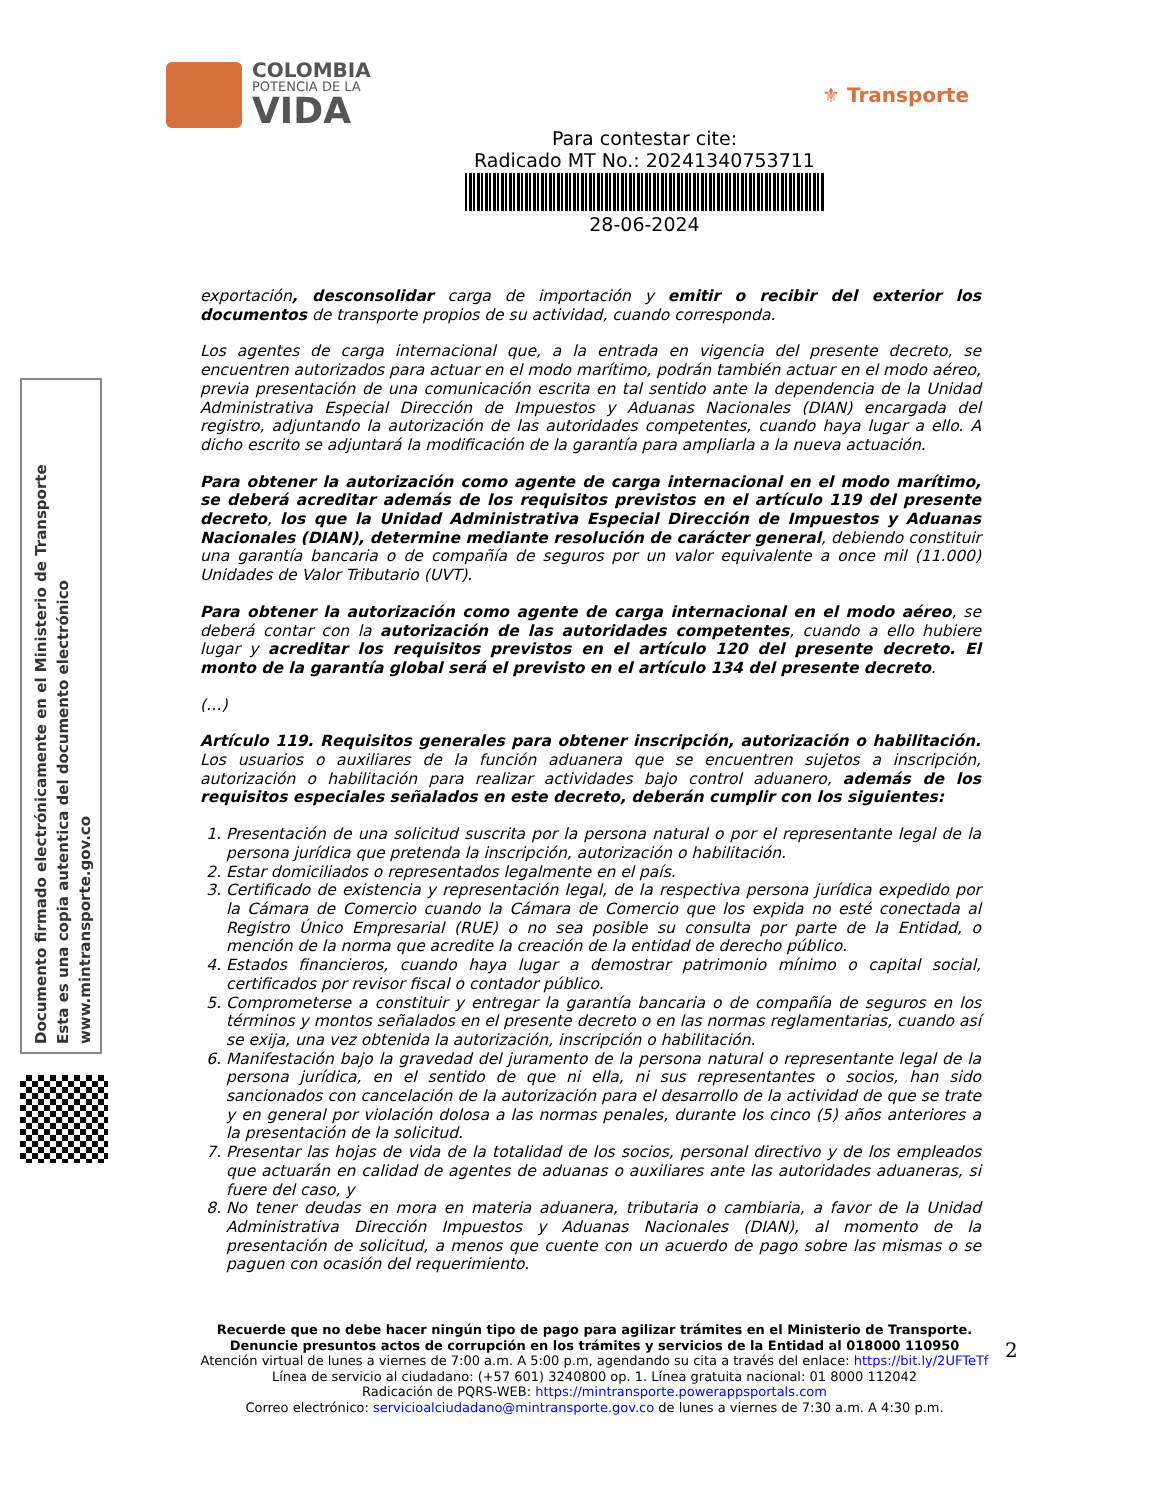COLOMBIA
POTENCIA DE LA
VIDA
⚜ Transporte
Para contestar cite:
Radicado MT No.: 20241340753711
28-06-2024
Documento firmado electrónicamente en el Ministerio de Transporte
Esta es una copia autentica del documento electrónico
www.mintransporte.gov.co
exportación, desconsolidar carga de importación y emitir o recibir del exterior los documentos de transporte propios de su actividad, cuando corresponda.
Los agentes de carga internacional que, a la entrada en vigencia del presente decreto, se encuentren autorizados para actuar en el modo marítimo, podrán también actuar en el modo aéreo, previa presentación de una comunicación escrita en tal sentido ante la dependencia de la Unidad Administrativa Especial Dirección de Impuestos y Aduanas Nacionales (DIAN) encargada del registro, adjuntando la autorización de las autoridades competentes, cuando haya lugar a ello. A dicho escrito se adjuntará la modificación de la garantía para ampliarla a la nueva actuación.
Para obtener la autorización como agente de carga internacional en el modo marítimo, se deberá acreditar además de los requisitos previstos en el artículo 119 del presente decreto, los que la Unidad Administrativa Especial Dirección de Impuestos y Aduanas Nacionales (DIAN), determine mediante resolución de carácter general, debiendo constituir una garantía bancaria o de compañía de seguros por un valor equivalente a once mil (11.000) Unidades de Valor Tributario (UVT).
Para obtener la autorización como agente de carga internacional en el modo aéreo, se deberá contar con la autorización de las autoridades competentes, cuando a ello hubiere lugar y acreditar los requisitos previstos en el artículo 120 del presente decreto. El monto de la garantía global será el previsto en el artículo 134 del presente decreto.
(…)
Artículo 119. Requisitos generales para obtener inscripción, autorización o habilitación. Los usuarios o auxiliares de la función aduanera que se encuentren sujetos a inscripción, autorización o habilitación para realizar actividades bajo control aduanero, además de los requisitos especiales señalados en este decreto, deberán cumplir con los siguientes:
1. Presentación de una solicitud suscrita por la persona natural o por el representante legal de la persona jurídica que pretenda la inscripción, autorización o habilitación.
2. Estar domiciliados o representados legalmente en el país.
3. Certificado de existencia y representación legal, de la respectiva persona jurídica expedido por la Cámara de Comercio cuando la Cámara de Comercio que los expida no esté conectada al Registro Único Empresarial (RUE) o no sea posible su consulta por parte de la Entidad, o mención de la norma que acredite la creación de la entidad de derecho público.
4. Estados financieros, cuando haya lugar a demostrar patrimonio mínimo o capital social, certificados por revisor fiscal o contador público.
5. Comprometerse a constituir y entregar la garantía bancaria o de compañía de seguros en los términos y montos señalados en el presente decreto o en las normas reglamentarias, cuando así se exija, una vez obtenida la autorización, inscripción o habilitación.
6. Manifestación bajo la gravedad del juramento de la persona natural o representante legal de la persona jurídica, en el sentido de que ni ella, ni sus representantes o socios, han sido sancionados con cancelación de la autorización para el desarrollo de la actividad de que se trate y en general por violación dolosa a las normas penales, durante los cinco (5) años anteriores a la presentación de la solicitud.
7. Presentar las hojas de vida de la totalidad de los socios, personal directivo y de los empleados que actuarán en calidad de agentes de aduanas o auxiliares ante las autoridades aduaneras, si fuere del caso, y
8. No tener deudas en mora en materia aduanera, tributaria o cambiaria, a favor de la Unidad Administrativa Dirección Impuestos y Aduanas Nacionales (DIAN), al momento de la presentación de solicitud, a menos que cuente con un acuerdo de pago sobre las mismas o se paguen con ocasión del requerimiento.
2
Recuerde que no debe hacer ningún tipo de pago para agilizar trámites en el Ministerio de Transporte.
Denuncie presuntos actos de corrupción en los trámites y servicios de la Entidad al 018000 110950
Atención virtual de lunes a viernes de 7:00 a.m. A 5:00 p.m, agendando su cita a través del enlace: https://bit.ly/2UFTeTf
Línea de servicio al ciudadano: (+57 601) 3240800 op. 1. Línea gratuita nacional: 01 8000 112042
Radicación de PQRS-WEB: https://mintransporte.powerappsportals.com
Correo electrónico: servicioalciudadano@mintransporte.gov.co de lunes a viernes de 7:30 a.m. A 4:30 p.m.